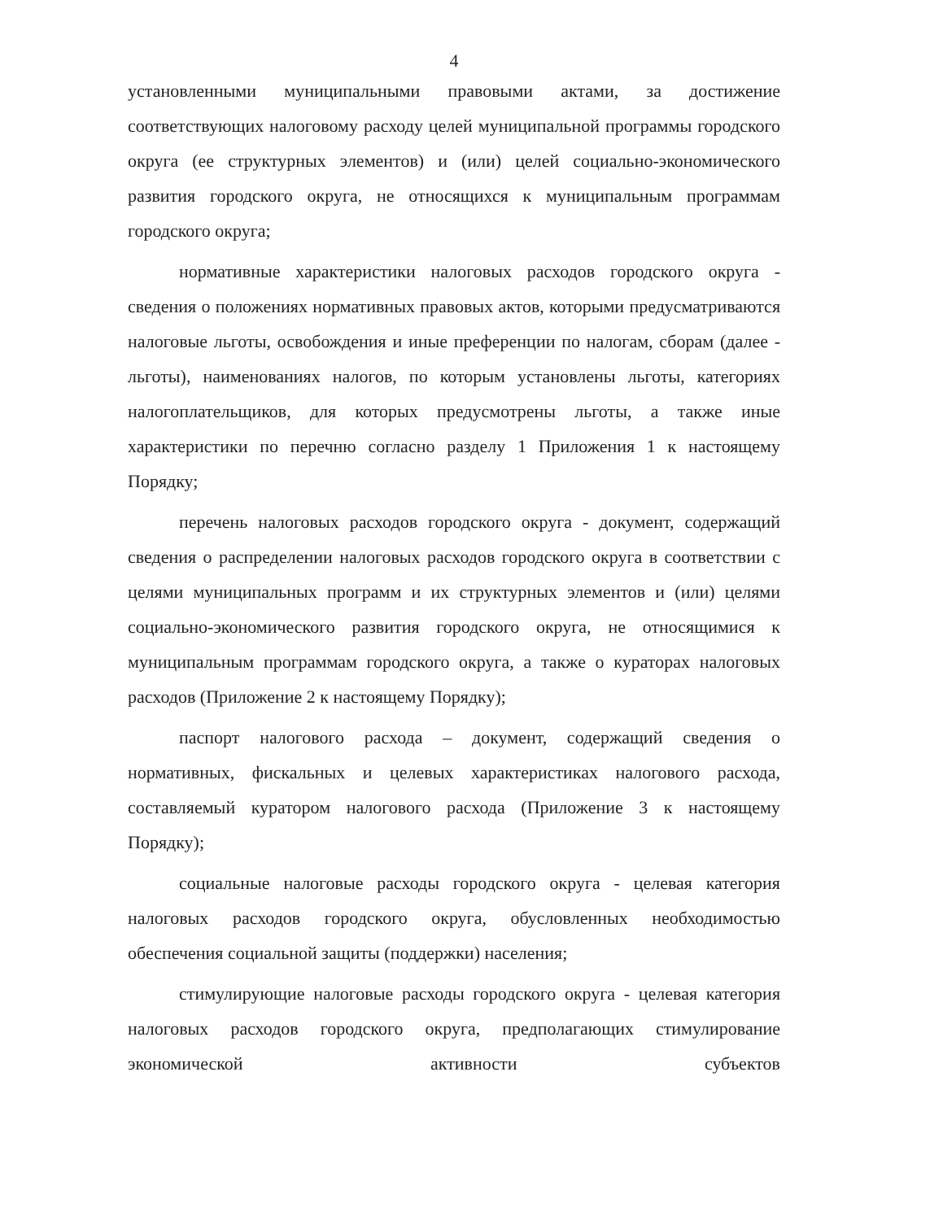4
установленными муниципальными правовыми актами, за достижение соответствующих налоговому расходу целей муниципальной программы городского округа (ее структурных элементов) и (или) целей социально-экономического развития городского округа, не относящихся к муниципальным программам городского округа;
нормативные характеристики налоговых расходов городского округа - сведения о положениях нормативных правовых актов, которыми предусматриваются налоговые льготы, освобождения и иные преференции по налогам, сборам (далее - льготы), наименованиях налогов, по которым установлены льготы, категориях налогоплательщиков, для которых предусмотрены льготы, а также иные характеристики по перечню согласно разделу 1 Приложения 1 к настоящему Порядку;
перечень налоговых расходов городского округа - документ, содержащий сведения о распределении налоговых расходов городского округа в соответствии с целями муниципальных программ и их структурных элементов и (или) целями социально-экономического развития городского округа, не относящимися к муниципальным программам городского округа, а также о кураторах налоговых расходов (Приложение 2 к настоящему Порядку);
паспорт налогового расхода – документ, содержащий сведения о нормативных, фискальных и целевых характеристиках налогового расхода, составляемый куратором налогового расхода (Приложение 3 к настоящему Порядку);
социальные налоговые расходы городского округа - целевая категория налоговых расходов городского округа, обусловленных необходимостью обеспечения социальной защиты (поддержки) населения;
стимулирующие налоговые расходы городского округа - целевая категория налоговых расходов городского округа, предполагающих стимулирование экономической активности субъектов